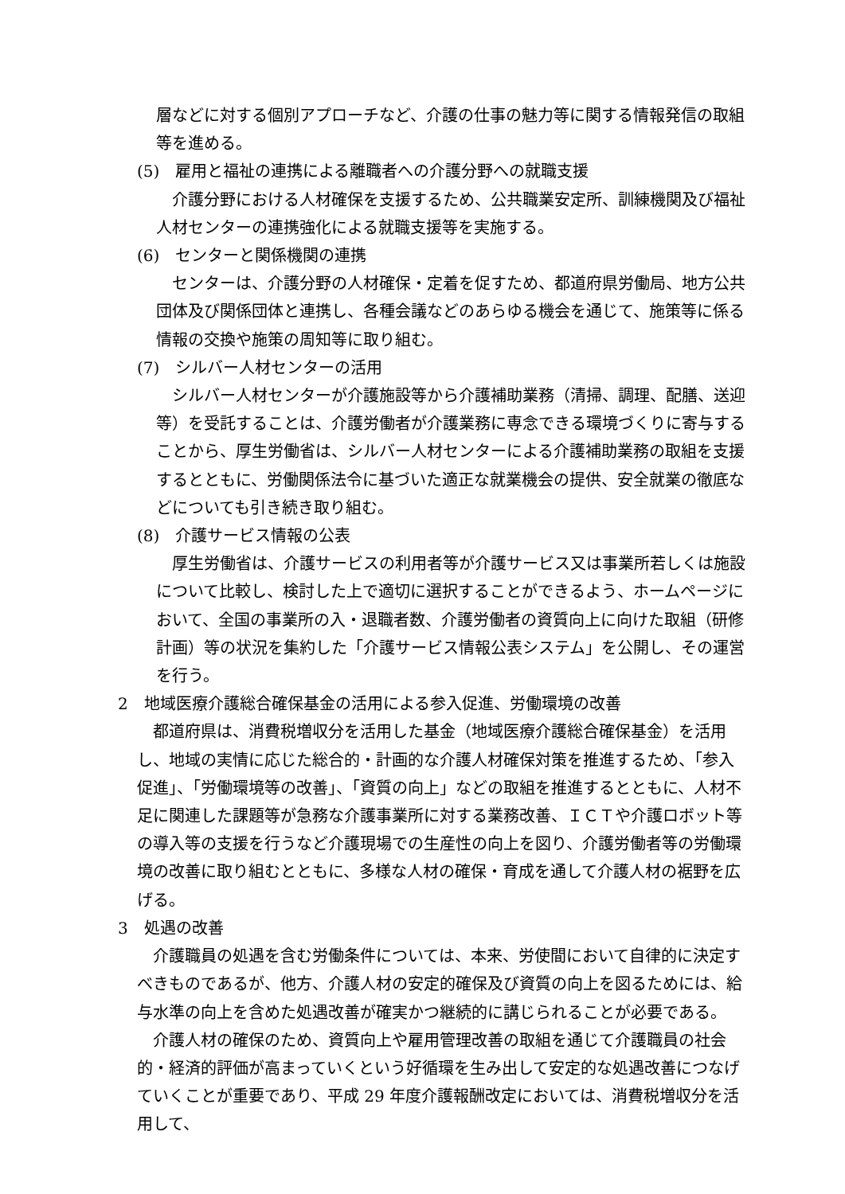層などに対する個別アプローチなど、介護の仕事の魅力等に関する情報発信の取組等を進める。
(5)　雇用と福祉の連携による離職者への介護分野への就職支援
介護分野における人材確保を支援するため、公共職業安定所、訓練機関及び福祉人材センターの連携強化による就職支援等を実施する。
(6)　センターと関係機関の連携
センターは、介護分野の人材確保・定着を促すため、都道府県労働局、地方公共団体及び関係団体と連携し、各種会議などのあらゆる機会を通じて、施策等に係る情報の交換や施策の周知等に取り組む。
(7)　シルバー人材センターの活用
シルバー人材センターが介護施設等から介護補助業務（清掃、調理、配膳、送迎等）を受託することは、介護労働者が介護業務に専念できる環境づくりに寄与することから、厚生労働省は、シルバー人材センターによる介護補助業務の取組を支援するとともに、労働関係法令に基づいた適正な就業機会の提供、安全就業の徹底などについても引き続き取り組む。
(8)　介護サービス情報の公表
厚生労働省は、介護サービスの利用者等が介護サービス又は事業所若しくは施設について比較し、検討した上で適切に選択することができるよう、ホームページにおいて、全国の事業所の入・退職者数、介護労働者の資質向上に向けた取組（研修計画）等の状況を集約した「介護サービス情報公表システム」を公開し、その運営を行う。
2　地域医療介護総合確保基金の活用による参入促進、労働環境の改善
都道府県は、消費税増収分を活用した基金（地域医療介護総合確保基金）を活用し、地域の実情に応じた総合的・計画的な介護人材確保対策を推進するため、「参入促進」、「労働環境等の改善」、「資質の向上」などの取組を推進するとともに、人材不足に関連した課題等が急務な介護事業所に対する業務改善、ＩＣＴや介護ロボット等の導入等の支援を行うなど介護現場での生産性の向上を図り、介護労働者等の労働環境の改善に取り組むとともに、多様な人材の確保・育成を通して介護人材の裾野を広げる。
3　処遇の改善
介護職員の処遇を含む労働条件については、本来、労使間において自律的に決定すべきものであるが、他方、介護人材の安定的確保及び資質の向上を図るためには、給与水準の向上を含めた処遇改善が確実かつ継続的に講じられることが必要である。
介護人材の確保のため、資質向上や雇用管理改善の取組を通じて介護職員の社会的・経済的評価が高まっていくという好循環を生み出して安定的な処遇改善につなげていくことが重要であり、平成 29 年度介護報酬改定においては、消費税増収分を活用して、